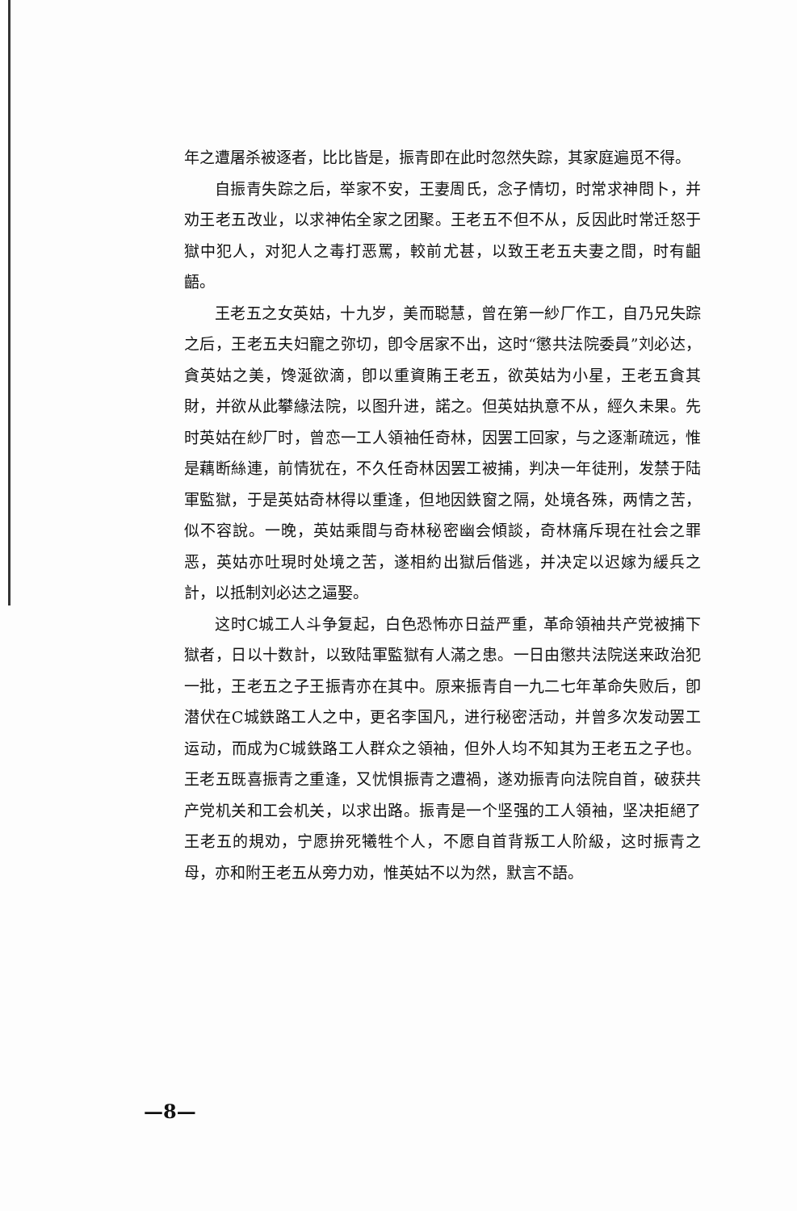年之遭屠杀被逐者，比比皆是，振青即在此时忽然失踪，其家庭遍觅不得。
自振青失踪之后，举家不安，王妻周氏，念子情切，时常求神問卜，并劝王老五改业，以求神佑全家之团聚。王老五不但不从，反因此时常迁怒于獄中犯人，对犯人之毒打恶罵，較前尤甚，以致王老五夫妻之間，时有齟齬。
王老五之女英姑，十九岁，美而聪慧，曾在第一紗厂作工，自乃兄失踪之后，王老五夫妇寵之弥切，卽令居家不出，这时“懲共法院委員”刘必达，貪英姑之美，馋涎欲滴，卽以重資賄王老五，欲英姑为小星，王老五貪其財，并欲从此攀緣法院，以图升进，諾之。但英姑执意不从，經久未果。先时英姑在紗厂时，曾恋一工人領袖任奇林，因罢工回家，与之逐漸疏远，惟是藕断絲連，前情犹在，不久任奇林因罢工被捕，判决一年徒刑，发禁于陆軍監獄，于是英姑奇林得以重逢，但地因鉄窗之隔，处境各殊，两情之苦，似不容說。一晚，英姑乘間与奇林秘密幽会傾談，奇林痛斥現在社会之罪恶，英姑亦吐現时处境之苦，遂相約出獄后偕逃，并决定以迟嫁为緩兵之計，以抵制刘必达之逼娶。
这时C城工人斗争复起，白色恐怖亦日益严重，革命領袖共产党被捕下獄者，日以十数計，以致陆軍監獄有人滿之患。一日由懲共法院送来政治犯一批，王老五之子王振青亦在其中。原来振青自一九二七年革命失败后，卽潜伏在C城鉄路工人之中，更名李国凡，进行秘密活动，并曾多次发动罢工运动，而成为C城鉄路工人群众之領袖，但外人均不知其为王老五之子也。王老五既喜振青之重逢，又忧惧振青之遭禍，遂劝振青向法院自首，破获共产党机关和工会机关，以求出路。振青是一个坚强的工人領袖，坚决拒絕了王老五的規劝，宁愿拚死犧牲个人，不愿自首背叛工人阶級，这时振青之母，亦和附王老五从旁力劝，惟英姑不以为然，默言不語。
—8—